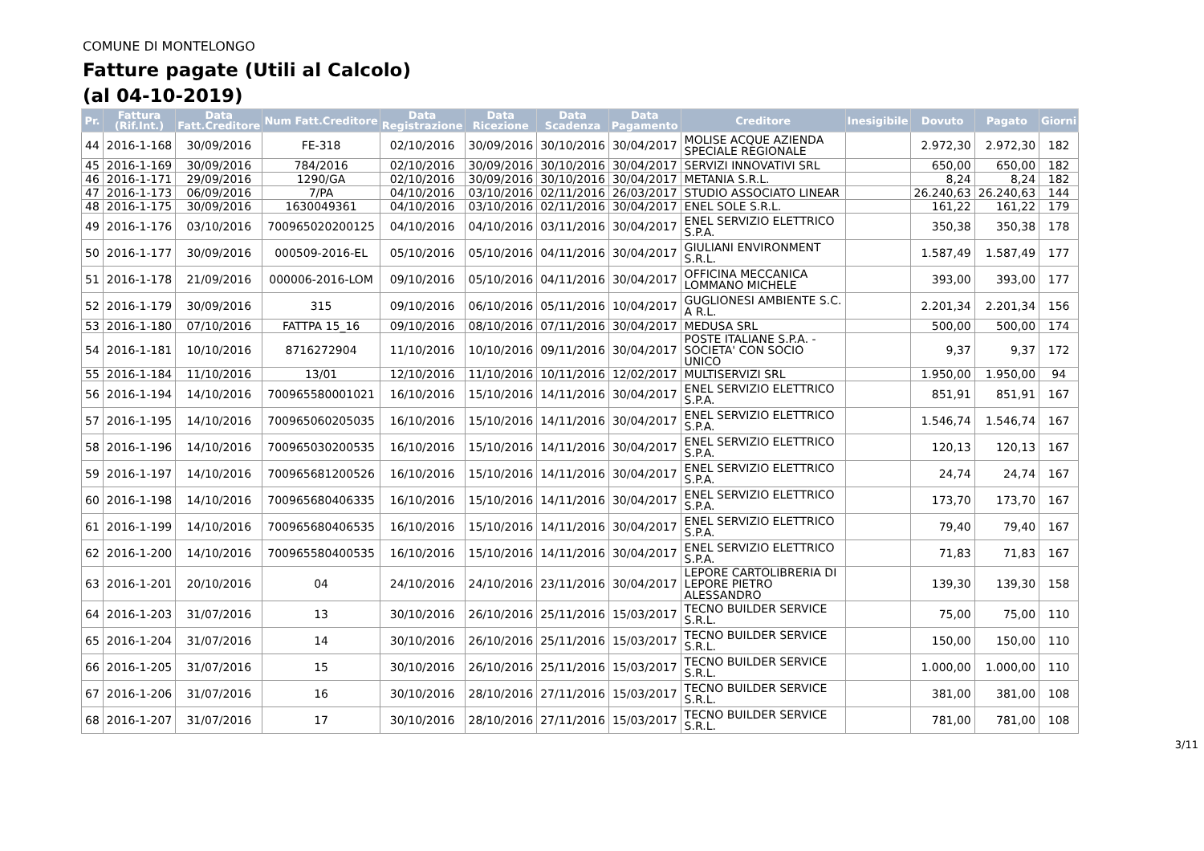COMUNE DI MONTELONGO
Fatture pagate (Utili al Calcolo)
(al 04-10-2019)
| Pr. | Fattura (Rif.Int.) | Data Fatt.Creditore | Num Fatt.Creditore | Data Registrazione | Data Ricezione | Data Scadenza | Data Pagamento | Creditore | Inesigibile | Dovuto | Pagato | Giorni |
| --- | --- | --- | --- | --- | --- | --- | --- | --- | --- | --- | --- | --- |
| 44 | 2016-1-168 | 30/09/2016 | FE-318 | 02/10/2016 | 30/09/2016 | 30/10/2016 | 30/04/2017 | MOLISE ACQUE AZIENDA SPECIALE REGIONALE | | 2.972,30 | 2.972,30 | 182 |
| 45 | 2016-1-169 | 30/09/2016 | 784/2016 | 02/10/2016 | 30/09/2016 | 30/10/2016 | 30/04/2017 | SERVIZI INNOVATIVI SRL | | 650,00 | 650,00 | 182 |
| 46 | 2016-1-171 | 29/09/2016 | 1290/GA | 02/10/2016 | 30/09/2016 | 30/10/2016 | 30/04/2017 | METANIA S.R.L. | | 8,24 | 8,24 | 182 |
| 47 | 2016-1-173 | 06/09/2016 | 7/PA | 04/10/2016 | 03/10/2016 | 02/11/2016 | 26/03/2017 | STUDIO ASSOCIATO LINEAR | | 26.240,63 | 26.240,63 | 144 |
| 48 | 2016-1-175 | 30/09/2016 | 1630049361 | 04/10/2016 | 03/10/2016 | 02/11/2016 | 30/04/2017 | ENEL SOLE S.R.L. | | 161,22 | 161,22 | 179 |
| 49 | 2016-1-176 | 03/10/2016 | 700965020200125 | 04/10/2016 | 04/10/2016 | 03/11/2016 | 30/04/2017 | ENEL SERVIZIO ELETTRICO S.P.A. | | 350,38 | 350,38 | 178 |
| 50 | 2016-1-177 | 30/09/2016 | 000509-2016-EL | 05/10/2016 | 05/10/2016 | 04/11/2016 | 30/04/2017 | GIULIANI ENVIRONMENT S.R.L. | | 1.587,49 | 1.587,49 | 177 |
| 51 | 2016-1-178 | 21/09/2016 | 000006-2016-LOM | 09/10/2016 | 05/10/2016 | 04/11/2016 | 30/04/2017 | OFFICINA MECCANICA LOMMANO MICHELE | | 393,00 | 393,00 | 177 |
| 52 | 2016-1-179 | 30/09/2016 | 315 | 09/10/2016 | 06/10/2016 | 05/11/2016 | 10/04/2017 | GUGLIONESI AMBIENTE S.C. A R.L. | | 2.201,34 | 2.201,34 | 156 |
| 53 | 2016-1-180 | 07/10/2016 | FATTPA 15_16 | 09/10/2016 | 08/10/2016 | 07/11/2016 | 30/04/2017 | MEDUSA SRL | | 500,00 | 500,00 | 174 |
| 54 | 2016-1-181 | 10/10/2016 | 8716272904 | 11/10/2016 | 10/10/2016 | 09/11/2016 | 30/04/2017 | POSTE ITALIANE S.P.A. - SOCIETA' CON SOCIO UNICO | | 9,37 | 9,37 | 172 |
| 55 | 2016-1-184 | 11/10/2016 | 13/01 | 12/10/2016 | 11/10/2016 | 10/11/2016 | 12/02/2017 | MULTISERVIZI SRL | | 1.950,00 | 1.950,00 | 94 |
| 56 | 2016-1-194 | 14/10/2016 | 700965580001021 | 16/10/2016 | 15/10/2016 | 14/11/2016 | 30/04/2017 | ENEL SERVIZIO ELETTRICO S.P.A. | | 851,91 | 851,91 | 167 |
| 57 | 2016-1-195 | 14/10/2016 | 700965060205035 | 16/10/2016 | 15/10/2016 | 14/11/2016 | 30/04/2017 | ENEL SERVIZIO ELETTRICO S.P.A. | | 1.546,74 | 1.546,74 | 167 |
| 58 | 2016-1-196 | 14/10/2016 | 700965030200535 | 16/10/2016 | 15/10/2016 | 14/11/2016 | 30/04/2017 | ENEL SERVIZIO ELETTRICO S.P.A. | | 120,13 | 120,13 | 167 |
| 59 | 2016-1-197 | 14/10/2016 | 700965681200526 | 16/10/2016 | 15/10/2016 | 14/11/2016 | 30/04/2017 | ENEL SERVIZIO ELETTRICO S.P.A. | | 24,74 | 24,74 | 167 |
| 60 | 2016-1-198 | 14/10/2016 | 700965680406335 | 16/10/2016 | 15/10/2016 | 14/11/2016 | 30/04/2017 | ENEL SERVIZIO ELETTRICO S.P.A. | | 173,70 | 173,70 | 167 |
| 61 | 2016-1-199 | 14/10/2016 | 700965680406535 | 16/10/2016 | 15/10/2016 | 14/11/2016 | 30/04/2017 | ENEL SERVIZIO ELETTRICO S.P.A. | | 79,40 | 79,40 | 167 |
| 62 | 2016-1-200 | 14/10/2016 | 700965580400535 | 16/10/2016 | 15/10/2016 | 14/11/2016 | 30/04/2017 | ENEL SERVIZIO ELETTRICO S.P.A. | | 71,83 | 71,83 | 167 |
| 63 | 2016-1-201 | 20/10/2016 | 04 | 24/10/2016 | 24/10/2016 | 23/11/2016 | 30/04/2017 | LEPORE CARTOLIBRERIA DI LEPORE PIETRO ALESSANDRO | | 139,30 | 139,30 | 158 |
| 64 | 2016-1-203 | 31/07/2016 | 13 | 30/10/2016 | 26/10/2016 | 25/11/2016 | 15/03/2017 | TECNO BUILDER SERVICE S.R.L. | | 75,00 | 75,00 | 110 |
| 65 | 2016-1-204 | 31/07/2016 | 14 | 30/10/2016 | 26/10/2016 | 25/11/2016 | 15/03/2017 | TECNO BUILDER SERVICE S.R.L. | | 150,00 | 150,00 | 110 |
| 66 | 2016-1-205 | 31/07/2016 | 15 | 30/10/2016 | 26/10/2016 | 25/11/2016 | 15/03/2017 | TECNO BUILDER SERVICE S.R.L. | | 1.000,00 | 1.000,00 | 110 |
| 67 | 2016-1-206 | 31/07/2016 | 16 | 30/10/2016 | 28/10/2016 | 27/11/2016 | 15/03/2017 | TECNO BUILDER SERVICE S.R.L. | | 381,00 | 381,00 | 108 |
| 68 | 2016-1-207 | 31/07/2016 | 17 | 30/10/2016 | 28/10/2016 | 27/11/2016 | 15/03/2017 | TECNO BUILDER SERVICE S.R.L. | | 781,00 | 781,00 | 108 |
3/11